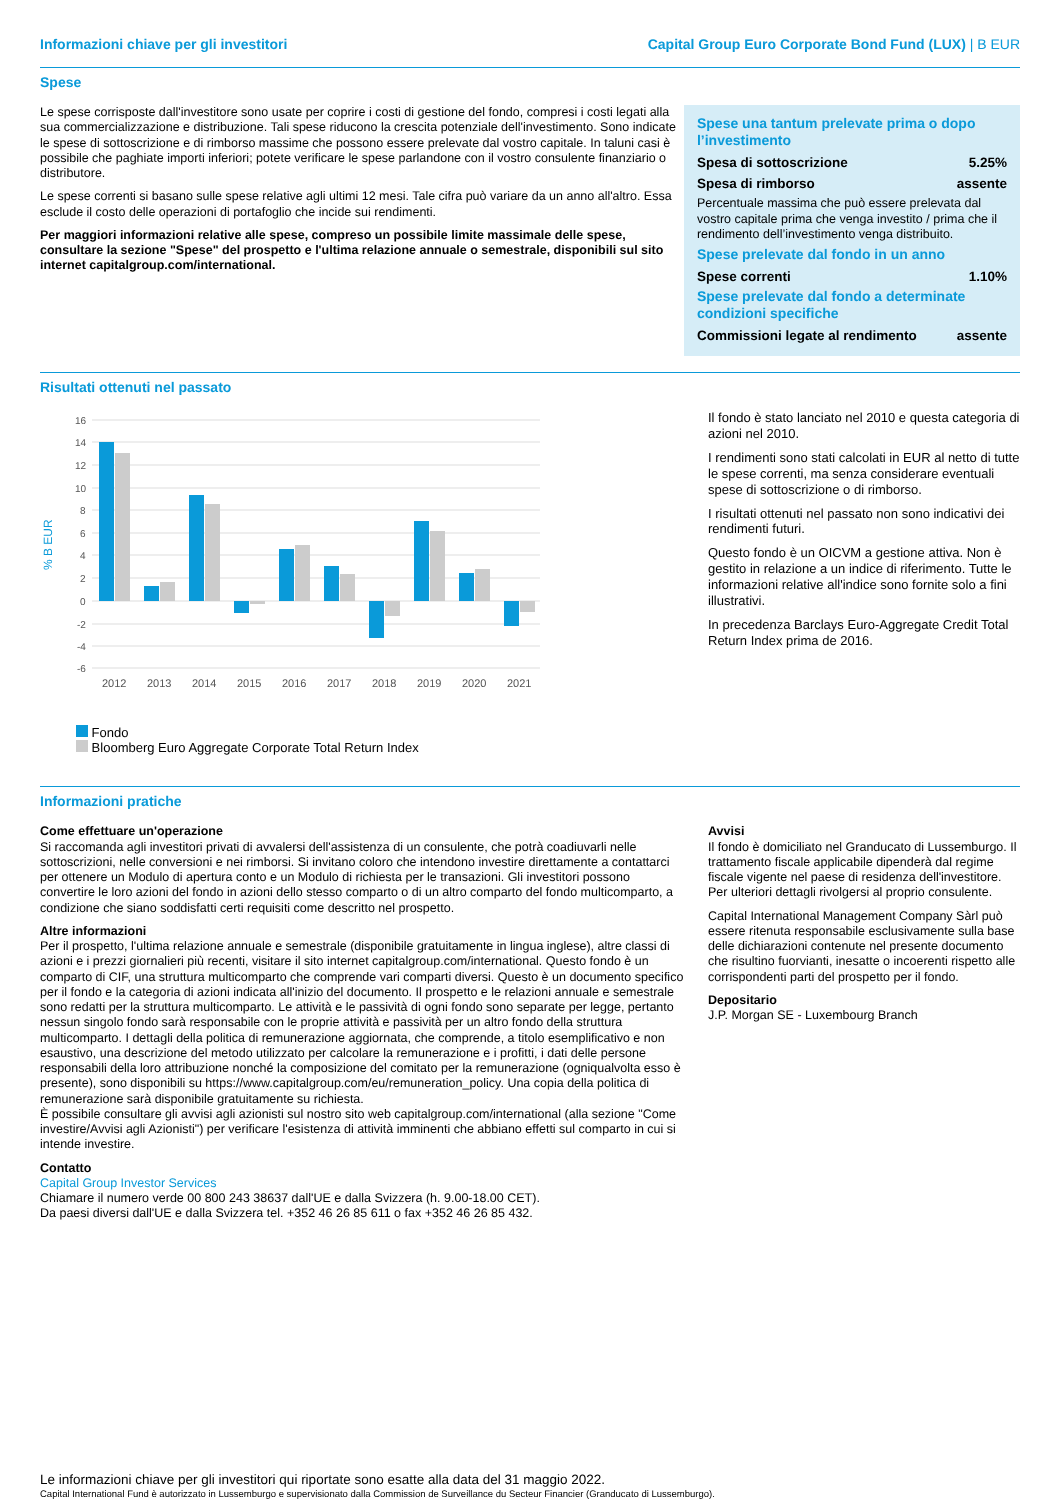Informazioni chiave per gli investitori Capital Group Euro Corporate Bond Fund (LUX) | B EUR
Spese
Le spese corrisposte dall'investitore sono usate per coprire i costi di gestione del fondo, compresi i costi legati alla sua commercializzazione e distribuzione. Tali spese riducono la crescita potenziale dell'investimento. Sono indicate le spese di sottoscrizione e di rimborso massime che possono essere prelevate dal vostro capitale. In taluni casi è possibile che paghiate importi inferiori; potete verificare le spese parlandone con il vostro consulente finanziario o distributore.
Le spese correnti si basano sulle spese relative agli ultimi 12 mesi. Tale cifra può variare da un anno all'altro. Essa esclude il costo delle operazioni di portafoglio che incide sui rendimenti.
Per maggiori informazioni relative alle spese, compreso un possibile limite massimale delle spese, consultare la sezione "Spese" del prospetto e l'ultima relazione annuale o semestrale, disponibili sul sito internet capitalgroup.com/international.
Spese una tantum prelevate prima o dopo l’investimento
| Spesa di sottoscrizione | 5.25% |
| Spesa di rimborso | assente |
Percentuale massima che può essere prelevata dal vostro capitale prima che venga investito / prima che il rendimento dell’investimento venga distribuito.
Spese prelevate dal fondo in un anno
| Spese correnti | 1.10% |
Spese prelevate dal fondo a determinate condizioni specifiche
| Commissioni legate al rendimento | assente |
Risultati ottenuti nel passato
% B EUR
16
14
12
10
8
6
4
2
0
-2
-4
-6
2012
2013
2014
2015
2016
2017
2018
2019
2020
2021
Fondo
Bloomberg Euro Aggregate Corporate Total Return Index
| Anno | 2012 | 2013 | 2014 | 2015 | 2016 | 2017 | 2018 | 2019 | 2020 | 2021 |
| --- | --- | --- | --- | --- | --- | --- | --- | --- | --- | --- |
| Fondo | 14.1 | 1.3 | 9.4 | -1.1 | 4.6 | 3.1 | -3.3 | 7.1 | 2.5 | -2.2 |
| Indice | 13.1 | 1.7 | 8.6 | -0.3 | 5.0 | 2.4 | -1.3 | 6.2 | 2.8 | -1.0 |
Il fondo è stato lanciato nel 2010 e questa categoria di azioni nel 2010.
I rendimenti sono stati calcolati in EUR al netto di tutte le spese correnti, ma senza considerare eventuali spese di sottoscrizione o di rimborso.
I risultati ottenuti nel passato non sono indicativi dei rendimenti futuri.
Questo fondo è un OICVM a gestione attiva. Non è gestito in relazione a un indice di riferimento. Tutte le informazioni relative all'indice sono fornite solo a fini illustrativi.
In precedenza Barclays Euro-Aggregate Credit Total Return Index prima de 2016.
Informazioni pratiche
Come effettuare un'operazione
Si raccomanda agli investitori privati di avvalersi dell'assistenza di un consulente, che potrà coadiuvarli nelle sottoscrizioni, nelle conversioni e nei rimborsi. Si invitano coloro che intendono investire direttamente a contattarci per ottenere un Modulo di apertura conto e un Modulo di richiesta per le transazioni. Gli investitori possono convertire le loro azioni del fondo in azioni dello stesso comparto o di un altro comparto del fondo multicomparto, a condizione che siano soddisfatti certi requisiti come descritto nel prospetto.
Altre informazioni
Per il prospetto, l'ultima relazione annuale e semestrale (disponibile gratuitamente in lingua inglese), altre classi di azioni e i prezzi giornalieri più recenti, visitare il sito internet capitalgroup.com/international. Questo fondo è un comparto di CIF, una struttura multicomparto che comprende vari comparti diversi. Questo è un documento specifico per il fondo e la categoria di azioni indicata all'inizio del documento. Il prospetto e le relazioni annuale e semestrale sono redatti per la struttura multicomparto. Le attività e le passività di ogni fondo sono separate per legge, pertanto nessun singolo fondo sarà responsabile con le proprie attività e passività per un altro fondo della struttura multicomparto. I dettagli della politica di remunerazione aggiornata, che comprende, a titolo esemplificativo e non esaustivo, una descrizione del metodo utilizzato per calcolare la remunerazione e i profitti, i dati delle persone responsabili della loro attribuzione nonché la composizione del comitato per la remunerazione (ogniqualvolta esso è presente), sono disponibili su https://www.capitalgroup.com/eu/remuneration_policy. Una copia della politica di remunerazione sarà disponibile gratuitamente su richiesta.
È possibile consultare gli avvisi agli azionisti sul nostro sito web capitalgroup.com/international (alla sezione "Come investire/Avvisi agli Azionisti") per verificare l'esistenza di attività imminenti che abbiano effetti sul comparto in cui si intende investire.
Contatto
Capital Group Investor Services
Chiamare il numero verde 00 800 243 38637 dall'UE e dalla Svizzera (h. 9.00-18.00 CET).
Da paesi diversi dall'UE e dalla Svizzera tel. +352 46 26 85 611 o fax +352 46 26 85 432.
Avvisi
Il fondo è domiciliato nel Granducato di Lussemburgo. Il trattamento fiscale applicabile dipenderà dal regime fiscale vigente nel paese di residenza dell'investitore. Per ulteriori dettagli rivolgersi al proprio consulente.
Capital International Management Company Sàrl può essere ritenuta responsabile esclusivamente sulla base delle dichiarazioni contenute nel presente documento che risultino fuorvianti, inesatte o incoerenti rispetto alle corrispondenti parti del prospetto per il fondo.
Depositario
J.P. Morgan SE - Luxembourg Branch
Le informazioni chiave per gli investitori qui riportate sono esatte alla data del 31 maggio 2022.
Capital International Fund è autorizzato in Lussemburgo e supervisionato dalla Commission de Surveillance du Secteur Financier (Granducato di Lussemburgo).